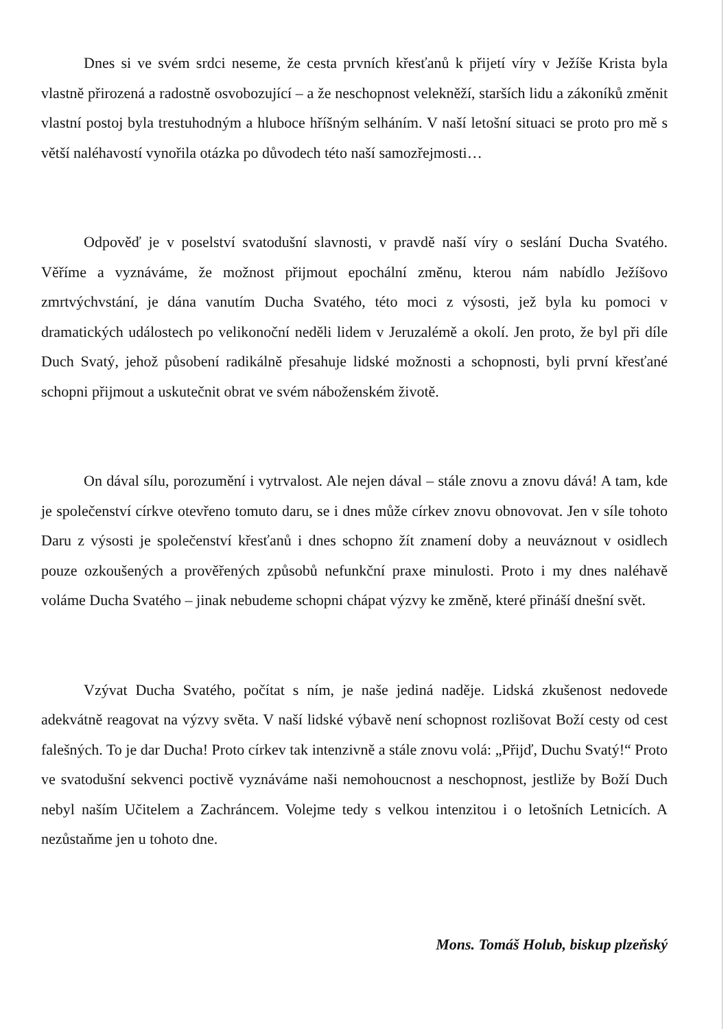Dnes si ve svém srdci neseme, že cesta prvních křesťanů k přijetí víry v Ježíše Krista byla vlastně přirozená a radostně osvobozující – a že neschopnost velekněží, starších lidu a zákoníků změnit vlastní postoj byla trestuhodným a hluboce hříšným selháním. V naší letošní situaci se proto pro mě s větší naléhavostí vynořila otázka po důvodech této naší samozřejmosti…
Odpověď je v poselství svatodušní slavnosti, v pravdě naší víry o seslání Ducha Svatého. Věříme a vyznáváme, že možnost přijmout epochální změnu, kterou nám nabídlo Ježíšovo zmrtvýchvstání, je dána vanutím Ducha Svatého, této moci z výsosti, jež byla ku pomoci v dramatických událostech po velikonoční neděli lidem v Jeruzalémě a okolí. Jen proto, že byl při díle Duch Svatý, jehož působení radikálně přesahuje lidské možnosti a schopnosti, byli první křesťané schopni přijmout a uskutečnit obrat ve svém náboženském životě.
On dával sílu, porozumění i vytrvalost. Ale nejen dával – stále znovu a znovu dává! A tam, kde je společenství církve otevřeno tomuto daru, se i dnes může církev znovu obnovovat. Jen v síle tohoto Daru z výsosti je společenství křesťanů i dnes schopno žít znamení doby a neuváznout v osidlech pouze ozkoušených a prověřených způsobů nefunkční praxe minulosti. Proto i my dnes naléhavě voláme Ducha Svatého – jinak nebudeme schopni chápat výzvy ke změně, které přináší dnešní svět.
Vzývat Ducha Svatého, počítat s ním, je naše jediná naděje. Lidská zkušenost nedovede adekvátně reagovat na výzvy světa. V naší lidské výbavě není schopnost rozlišovat Boží cesty od cest falešných. To je dar Ducha! Proto církev tak intenzivně a stále znovu volá: „Přijď, Duchu Svatý!“ Proto ve svatodušní sekvenci poctivě vyznáváme naši nemohoucnost a neschopnost, jestliže by Boží Duch nebyl naším Učitelem a Zachráncem. Volejme tedy s velkou intenzitou i o letošních Letnicích. A nezůstaňme jen u tohoto dne.
Mons. Tomáš Holub, biskup plzeňský